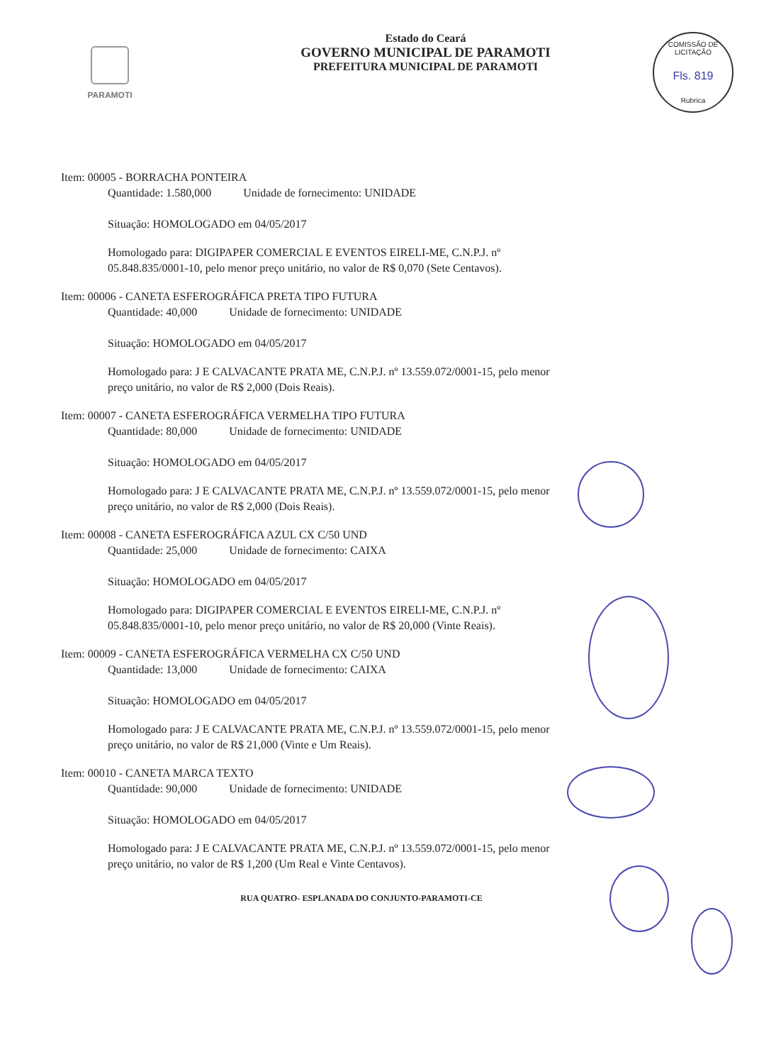PARAMOTI
Estado do Ceará
GOVERNO MUNICIPAL DE PARAMOTI
PREFEITURA MUNICIPAL DE PARAMOTI
COMISSÃO DE LICITAÇÃO
Fls. 819
Rubrica
Item: 00005 - BORRACHA PONTEIRA
Quantidade: 1.580,000 Unidade de fornecimento: UNIDADE
Situação: HOMOLOGADO em 04/05/2017
Homologado para: DIGIPAPER COMERCIAL E EVENTOS EIRELI-ME, C.N.P.J. nº 05.848.835/0001-10, pelo menor preço unitário, no valor de R$ 0,070 (Sete Centavos).
Item: 00006 - CANETA ESFEROGRÁFICA PRETA TIPO FUTURA
Quantidade: 40,000 Unidade de fornecimento: UNIDADE
Situação: HOMOLOGADO em 04/05/2017
Homologado para: J E CALVACANTE PRATA ME, C.N.P.J. nº 13.559.072/0001-15, pelo menor preço unitário, no valor de R$ 2,000 (Dois Reais).
Item: 00007 - CANETA ESFEROGRÁFICA VERMELHA TIPO FUTURA
Quantidade: 80,000 Unidade de fornecimento: UNIDADE
Situação: HOMOLOGADO em 04/05/2017
Homologado para: J E CALVACANTE PRATA ME, C.N.P.J. nº 13.559.072/0001-15, pelo menor preço unitário, no valor de R$ 2,000 (Dois Reais).
Item: 00008 - CANETA ESFEROGRÁFICA AZUL CX C/50 UND
Quantidade: 25,000 Unidade de fornecimento: CAIXA
Situação: HOMOLOGADO em 04/05/2017
Homologado para: DIGIPAPER COMERCIAL E EVENTOS EIRELI-ME, C.N.P.J. nº 05.848.835/0001-10, pelo menor preço unitário, no valor de R$ 20,000 (Vinte Reais).
Item: 00009 - CANETA ESFEROGRÁFICA VERMELHA CX C/50 UND
Quantidade: 13,000 Unidade de fornecimento: CAIXA
Situação: HOMOLOGADO em 04/05/2017
Homologado para: J E CALVACANTE PRATA ME, C.N.P.J. nº 13.559.072/0001-15, pelo menor preço unitário, no valor de R$ 21,000 (Vinte e Um Reais).
Item: 00010 - CANETA MARCA TEXTO
Quantidade: 90,000 Unidade de fornecimento: UNIDADE
Situação: HOMOLOGADO em 04/05/2017
Homologado para: J E CALVACANTE PRATA ME, C.N.P.J. nº 13.559.072/0001-15, pelo menor preço unitário, no valor de R$ 1,200 (Um Real e Vinte Centavos).
RUA QUATRO- ESPLANADA DO CONJUNTO-PARAMOTI-CE